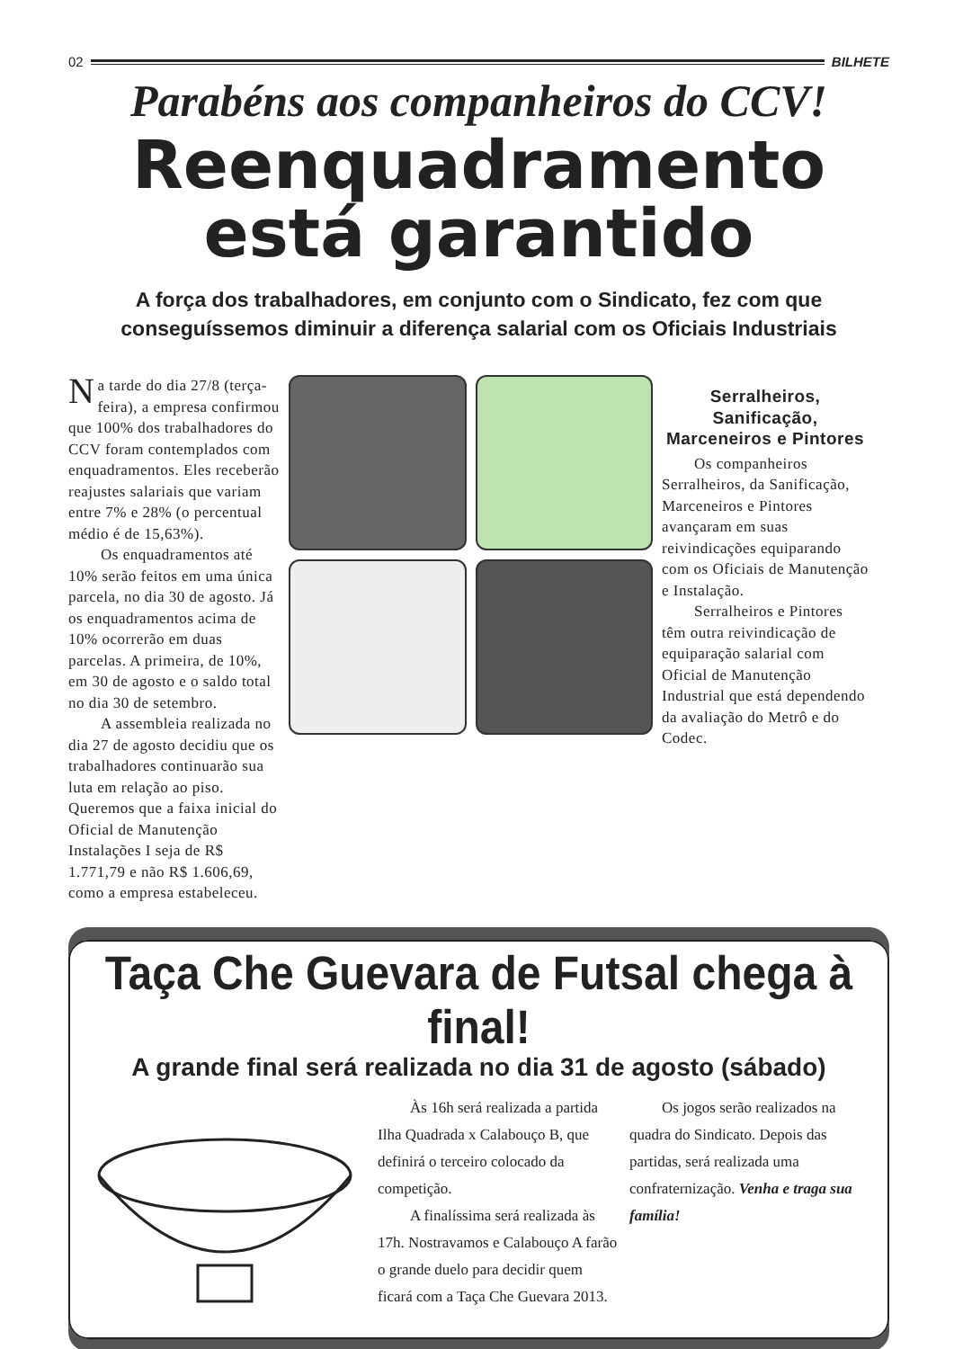02 BILHETE
Parabéns aos companheiros do CCV!
Reenquadramento
está garantido
A força dos trabalhadores, em conjunto com o Sindicato, fez com que conseguíssemos diminuir a diferença salarial com os Oficiais Industriais
Na tarde do dia 27/8 (terça-feira), a empresa confirmou que 100% dos trabalhadores do CCV foram contemplados com enquadramentos. Eles receberão reajustes salariais que variam entre 7% e 28% (o percentual médio é de 15,63%).
Os enquadramentos até 10% serão feitos em uma única parcela, no dia 30 de agosto. Já os enquadramentos acima de 10% ocorrerão em duas parcelas. A primeira, de 10%, em 30 de agosto e o saldo total no dia 30 de setembro.
A assembleia realizada no dia 27 de agosto decidiu que os trabalhadores continuarão sua luta em relação ao piso. Queremos que a faixa inicial do Oficial de Manutenção Instalações I seja de R$ 1.771,79 e não R$ 1.606,69, como a empresa estabeleceu.
Serralheiros, Sanificação, Marceneiros e Pintores
Os companheiros Serralheiros, da Sanificação, Marceneiros e Pintores avançaram em suas reivindicações equiparando com os Oficiais de Manutenção e Instalação.
Serralheiros e Pintores têm outra reivindicação de equiparação salarial com Oficial de Manutenção Industrial que está dependendo da avaliação do Metrô e do Codec.
Taça Che Guevara de Futsal chega à final!
A grande final será realizada no dia 31 de agosto (sábado)
Às 16h será realizada a partida Ilha Quadrada x Calabouço B, que definirá o terceiro colocado da competição.
A finalíssima será realizada às 17h. Nostravamos e Calabouço A farão o grande duelo para decidir quem ficará com a Taça Che Guevara 2013.
Os jogos serão realizados na quadra do Sindicato. Depois das partidas, será realizada uma confraternização. Venha e traga sua família!